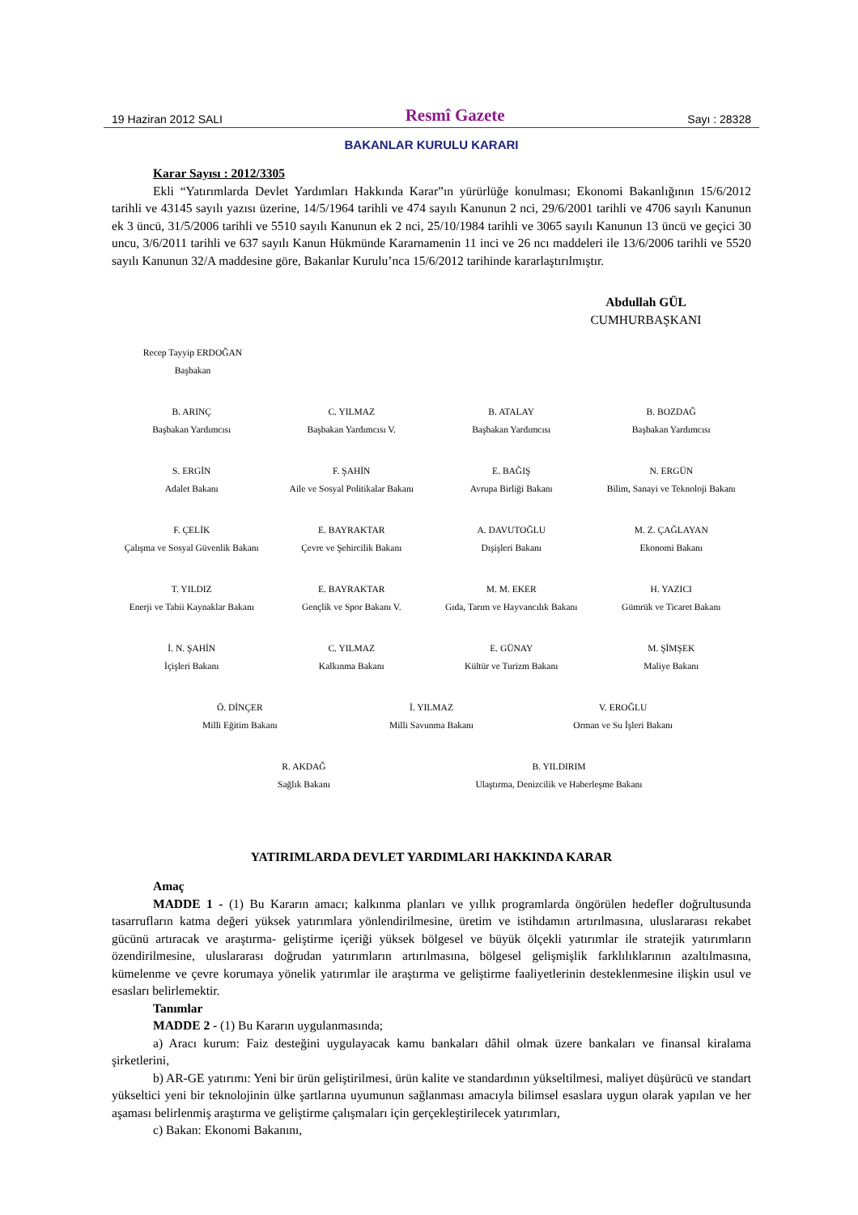19 Haziran 2012 SALI Resmî Gazete Sayı : 28328
BAKANLAR KURULU KARARI
Karar Sayısı : 2012/3305
Ekli “Yatırımlarda Devlet Yardımları Hakkında Karar”ın yürürlüğe konulması; Ekonomi Bakanlığının 15/6/2012 tarihli ve 43145 sayılı yazısı üzerine, 14/5/1964 tarihli ve 474 sayılı Kanunun 2 nci, 29/6/2001 tarihli ve 4706 sayılı Kanunun ek 3 üncü, 31/5/2006 tarihli ve 5510 sayılı Kanunun ek 2 nci, 25/10/1984 tarihli ve 3065 sayılı Kanunun 13 üncü ve geçici 30 uncu, 3/6/2011 tarihli ve 637 sayılı Kanun Hükmünde Kararnamenin 11 inci ve 26 ncı maddeleri ile 13/6/2006 tarihli ve 5520 sayılı Kanunun 32/A maddesine göre, Bakanlar Kurulu’nca 15/6/2012 tarihinde kararlaştırılmıştır.
Abdullah GÜL
CUMHURBAŞKANI
Recep Tayyip ERDOĞAN
Başbakan
B. ARINÇ
Başbakan Yardımcısı
C. YILMAZ
Başbakan Yardımcısı V.
B. ATALAY
Başbakan Yardımcısı
B. BOZDAĞ
Başbakan Yardımcısı
S. ERGİN
Adalet Bakanı
F. ŞAHİN
Aile ve Sosyal Politikalar Bakanı
E. BAĞIŞ
Avrupa Birliği Bakanı
N. ERGÜN
Bilim, Sanayi ve Teknoloji Bakanı
F. ÇELİK
Çalışma ve Sosyal Güvenlik Bakanı
E. BAYRAKTAR
Çevre ve Şehircilik Bakanı
A. DAVUTOĞLU
Dışişleri Bakanı
M. Z. ÇAĞLAYAN
Ekonomi Bakanı
T. YILDIZ
Enerji ve Tabii Kaynaklar Bakanı
E. BAYRAKTAR
Gençlik ve Spor Bakanı V.
M. M. EKER
Gıda, Tarım ve Hayvancılık Bakanı
H. YAZICI
Gümrük ve Ticaret Bakanı
İ. N. ŞAHİN
İçişleri Bakanı
C. YILMAZ
Kalkınma Bakanı
E. GÜNAY
Kültür ve Turizm Bakanı
M. ŞİMŞEK
Maliye Bakanı
Ö. DİNÇER
Milli Eğitim Bakanı
İ. YILMAZ
Milli Savunma Bakanı
V. EROĞLU
Orman ve Su İşleri Bakanı
R. AKDAĞ
Sağlık Bakanı
B. YILDIRIM
Ulaştırma, Denizcilik ve Haberleşme Bakanı
YATIRIMLARDA DEVLET YARDIMLARI HAKKINDA KARAR
Amaç
MADDE 1 - (1) Bu Kararın amacı; kalkınma planları ve yıllık programlarda öngörülen hedefler doğrultusunda tasarrufların katma değeri yüksek yatırımlara yönlendirilmesine, üretim ve istihdamın artırılmasına, uluslararası rekabet gücünü artıracak ve araştırma- geliştirme içeriği yüksek bölgesel ve büyük ölçekli yatırımlar ile stratejik yatırımların özendirilmesine, uluslararası doğrudan yatırımların artırılmasına, bölgesel gelişmişlik farklılıklarının azaltılmasına, kümelenme ve çevre korumaya yönelik yatırımlar ile araştırma ve geliştirme faaliyetlerinin desteklenmesine ilişkin usul ve esasları belirlemektir.
Tanımlar
MADDE 2 - (1) Bu Kararın uygulanmasında;
a) Aracı kurum: Faiz desteğini uygulayacak kamu bankaları dâhil olmak üzere bankaları ve finansal kiralama şirketlerini,
b) AR-GE yatırımı: Yeni bir ürün geliştirilmesi, ürün kalite ve standardının yükseltilmesi, maliyet düşürücü ve standart yükseltici yeni bir teknolojinin ülke şartlarına uyumunun sağlanması amacıyla bilimsel esaslara uygun olarak yapılan ve her aşaması belirlenmiş araştırma ve geliştirme çalışmaları için gerçekleştirilecek yatırımları,
c) Bakan: Ekonomi Bakanını,